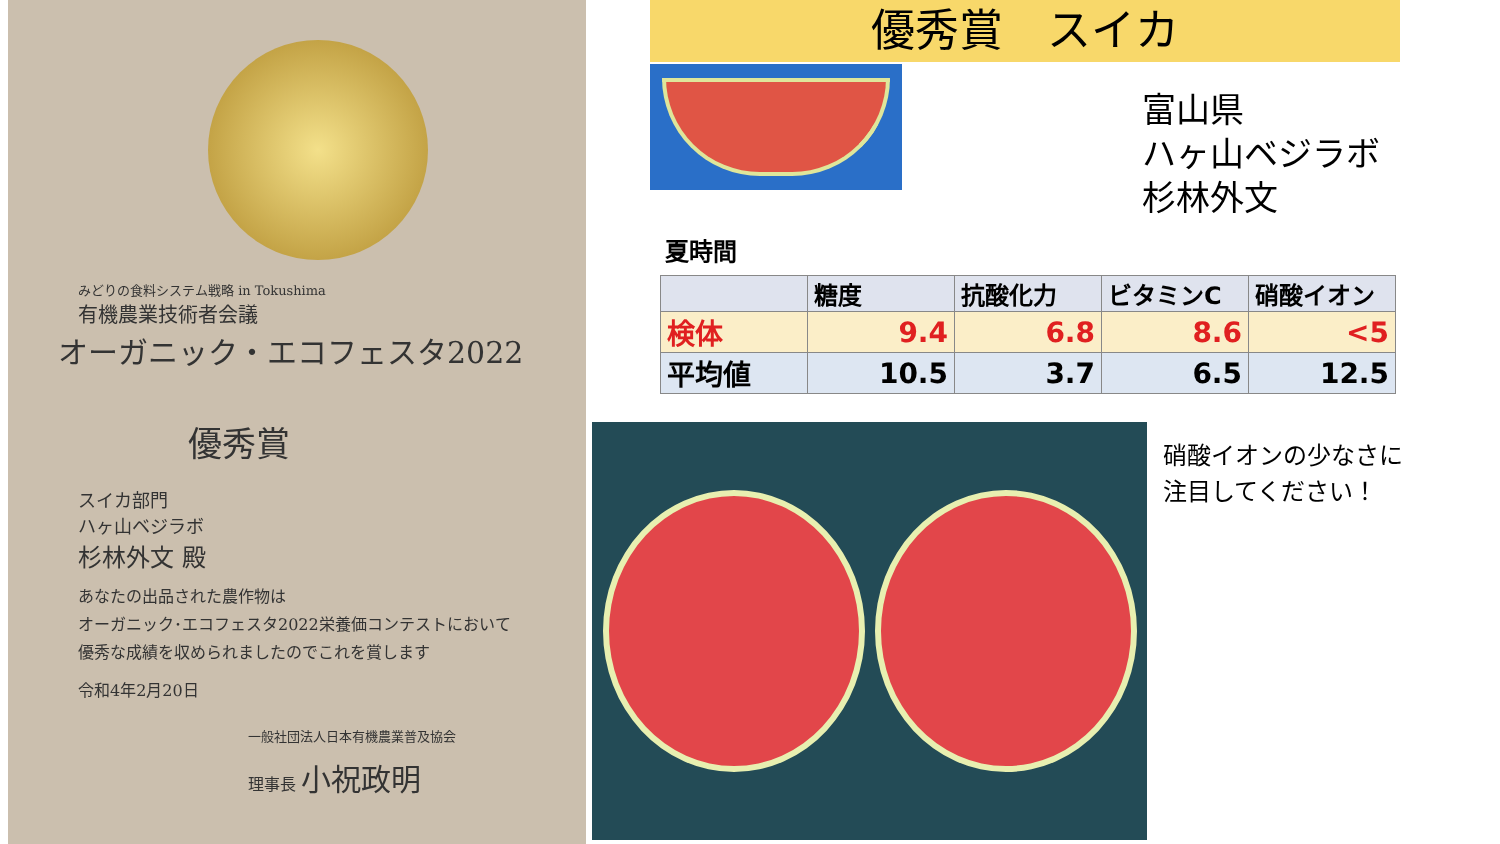みどりの食料システム戦略 in Tokushima
有機農業技術者会議
オーガニック・エコフェスタ2022
優秀賞
スイカ部門
ハヶ山ベジラボ
杉林外文 殿
あなたの出品された農作物は
オーガニック･エコフェスタ2022栄養価コンテストにおいて
優秀な成績を収められましたのでこれを賞します
令和4年2月20日
一般社団法人日本有機農業普及協会
理事長 小祝政明
優秀賞　スイカ
富山県
ハヶ山ベジラボ
杉林外文
夏時間
| | 糖度 | 抗酸化力 | ビタミンC | 硝酸イオン |
| --- | --- | --- | --- | --- |
| 検体 | 9.4 | 6.8 | 8.6 | <5 |
| 平均値 | 10.5 | 3.7 | 6.5 | 12.5 |
硝酸イオンの少なさに
注目してください！